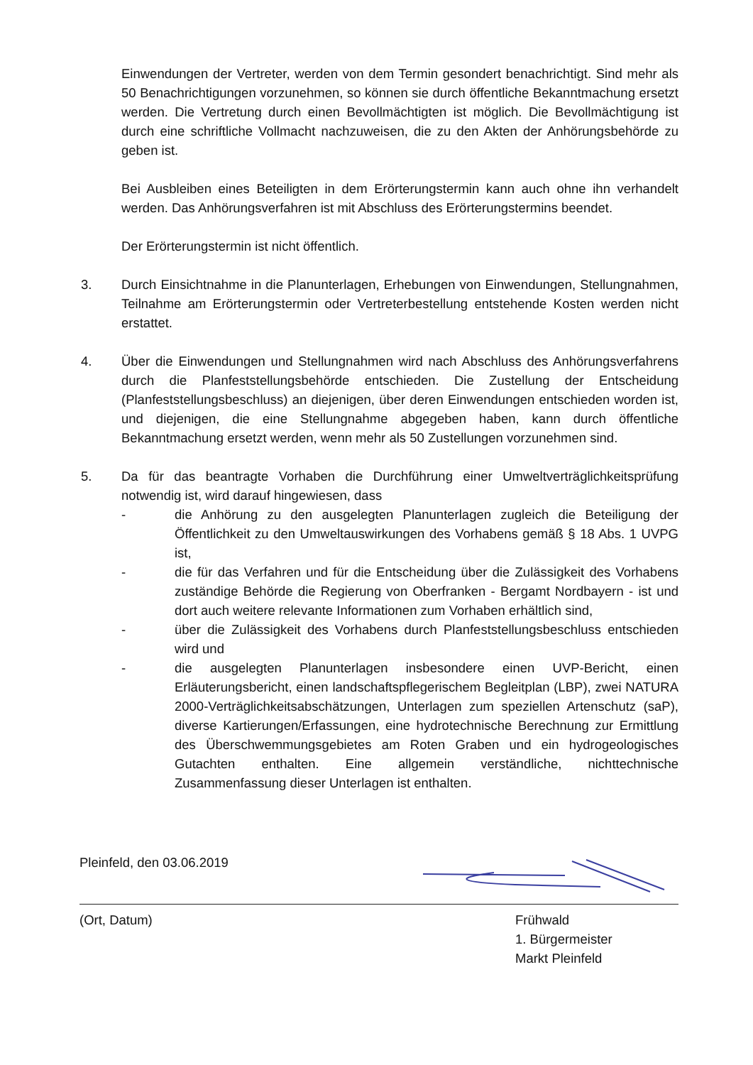Einwendungen der Vertreter, werden von dem Termin gesondert benachrichtigt. Sind mehr als 50 Benachrichtigungen vorzunehmen, so können sie durch öffentliche Bekanntmachung ersetzt werden. Die Vertretung durch einen Bevollmächtigten ist möglich. Die Bevollmächtigung ist durch eine schriftliche Vollmacht nachzuweisen, die zu den Akten der Anhörungsbehörde zu geben ist.
Bei Ausbleiben eines Beteiligten in dem Erörterungstermin kann auch ohne ihn verhandelt werden. Das Anhörungsverfahren ist mit Abschluss des Erörterungstermins beendet.
Der Erörterungstermin ist nicht öffentlich.
3. Durch Einsichtnahme in die Planunterlagen, Erhebungen von Einwendungen, Stellungnahmen, Teilnahme am Erörterungstermin oder Vertreterbestellung entstehende Kosten werden nicht erstattet.
4. Über die Einwendungen und Stellungnahmen wird nach Abschluss des Anhörungsverfahrens durch die Planfeststellungsbehörde entschieden. Die Zustellung der Entscheidung (Planfeststellungsbeschluss) an diejenigen, über deren Einwendungen entschieden worden ist, und diejenigen, die eine Stellungnahme abgegeben haben, kann durch öffentliche Bekanntmachung ersetzt werden, wenn mehr als 50 Zustellungen vorzunehmen sind.
5. Da für das beantragte Vorhaben die Durchführung einer Umweltverträglichkeitsprüfung notwendig ist, wird darauf hingewiesen, dass
- die Anhörung zu den ausgelegten Planunterlagen zugleich die Beteiligung der Öffentlichkeit zu den Umweltauswirkungen des Vorhabens gemäß § 18 Abs. 1 UVPG ist,
- die für das Verfahren und für die Entscheidung über die Zulässigkeit des Vorhabens zuständige Behörde die Regierung von Oberfranken - Bergamt Nordbayern - ist und dort auch weitere relevante Informationen zum Vorhaben erhältlich sind,
- über die Zulässigkeit des Vorhabens durch Planfeststellungsbeschluss entschieden wird und
- die ausgelegten Planunterlagen insbesondere einen UVP-Bericht, einen Erläuterungsbericht, einen landschaftspflegerischem Begleitplan (LBP), zwei NATURA 2000-Verträglichkeitsabschätzungen, Unterlagen zum speziellen Artenschutz (saP), diverse Kartierungen/Erfassungen, eine hydrotechnische Berechnung zur Ermittlung des Überschwemmungsgebietes am Roten Graben und ein hydrogeologisches Gutachten enthalten. Eine allgemein verständliche, nichttechnische Zusammenfassung dieser Unterlagen ist enthalten.
Pleinfeld, den 03.06.2019
(Ort, Datum) Frühwald
1. Bürgermeister
Markt Pleinfeld